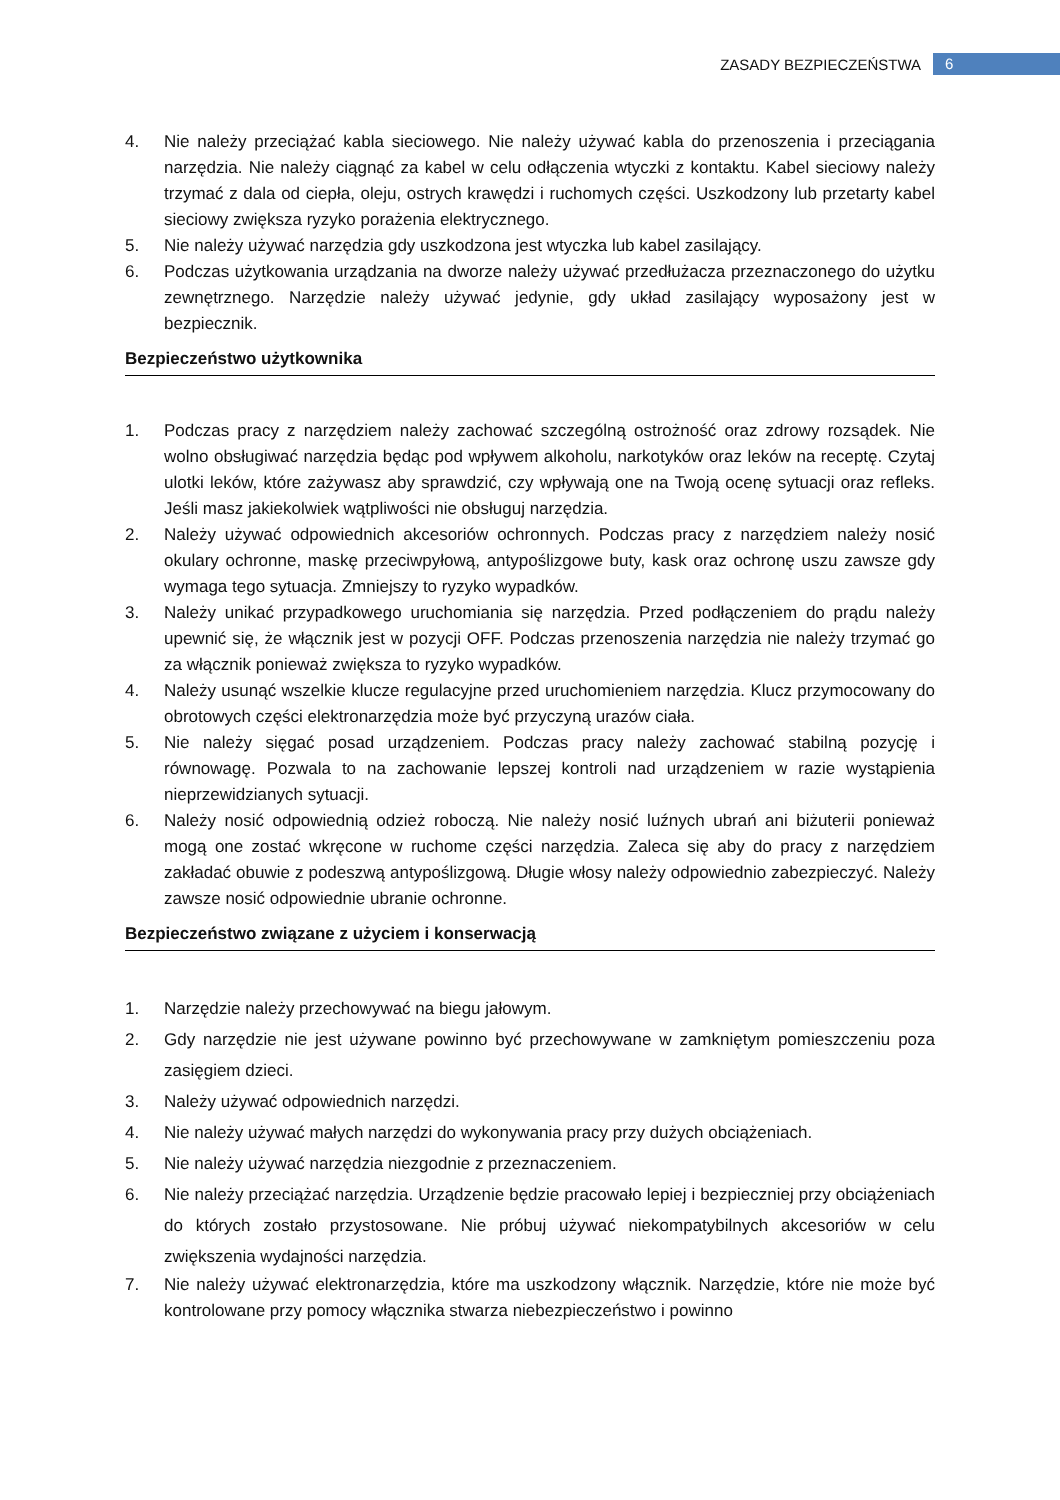ZASADY BEZPIECZEŃSTWA 6
4. Nie należy przeciążać kabla sieciowego. Nie należy używać kabla do przenoszenia i przeciągania narzędzia. Nie należy ciągnąć za kabel w celu odłączenia wtyczki z kontaktu. Kabel sieciowy należy trzymać z dala od ciepła, oleju, ostrych krawędzi i ruchomych części. Uszkodzony lub przetarty kabel sieciowy zwiększa ryzyko porażenia elektrycznego.
5. Nie należy używać narzędzia gdy uszkodzona jest wtyczka lub kabel zasilający.
6. Podczas użytkowania urządzania na dworze należy używać przedłużacza przeznaczonego do użytku zewnętrznego. Narzędzie należy używać jedynie, gdy układ zasilający wyposażony jest w bezpiecznik.
Bezpieczeństwo użytkownika
1. Podczas pracy z narzędziem należy zachować szczególną ostrożność oraz zdrowy rozsądek. Nie wolno obsługiwać narzędzia będąc pod wpływem alkoholu, narkotyków oraz leków na receptę. Czytaj ulotki leków, które zażywasz aby sprawdzić, czy wpływają one na Twoją ocenę sytuacji oraz refleks. Jeśli masz jakiekolwiek wątpliwości nie obsługuj narzędzia.
2. Należy używać odpowiednich akcesoriów ochronnych. Podczas pracy z narzędziem należy nosić okulary ochronne, maskę przeciwpyłową, antypoślizgowe buty, kask oraz ochronę uszu zawsze gdy wymaga tego sytuacja. Zmniejszy to ryzyko wypadków.
3. Należy unikać przypadkowego uruchomiania się narzędzia. Przed podłączeniem do prądu należy upewnić się, że włącznik jest w pozycji OFF. Podczas przenoszenia narzędzia nie należy trzymać go za włącznik ponieważ zwiększa to ryzyko wypadków.
4. Należy usunąć wszelkie klucze regulacyjne przed uruchomieniem narzędzia. Klucz przymocowany do obrotowych części elektronarzędzia może być przyczyną urazów ciała.
5. Nie należy sięgać posad urządzeniem. Podczas pracy należy zachować stabilną pozycję i równowagę. Pozwala to na zachowanie lepszej kontroli nad urządzeniem w razie wystąpienia nieprzewidzianych sytuacji.
6. Należy nosić odpowiednią odzież roboczą. Nie należy nosić luźnych ubrań ani biżuterii ponieważ mogą one zostać wkręcone w ruchome części narzędzia. Zaleca się aby do pracy z narzędziem zakładać obuwie z podeszwą antypoślizgową. Długie włosy należy odpowiednio zabezpieczyć. Należy zawsze nosić odpowiednie ubranie ochronne.
Bezpieczeństwo związane z użyciem i konserwacją
1. Narzędzie należy przechowywać na biegu jałowym.
2. Gdy narzędzie nie jest używane powinno być przechowywane w zamkniętym pomieszczeniu poza zasięgiem dzieci.
3. Należy używać odpowiednich narzędzi.
4. Nie należy używać małych narzędzi do wykonywania pracy przy dużych obciążeniach.
5. Nie należy używać narzędzia niezgodnie z przeznaczeniem.
6. Nie należy przeciążać narzędzia. Urządzenie będzie pracowało lepiej i bezpieczniej przy obciążeniach do których zostało przystosowane. Nie próbuj używać niekompatybilnych akcesoriów w celu zwiększenia wydajności narzędzia.
7. Nie należy używać elektronarzędzia, które ma uszkodzony włącznik. Narzędzie, które nie może być kontrolowane przy pomocy włącznika stwarza niebezpieczeństwo i powinno